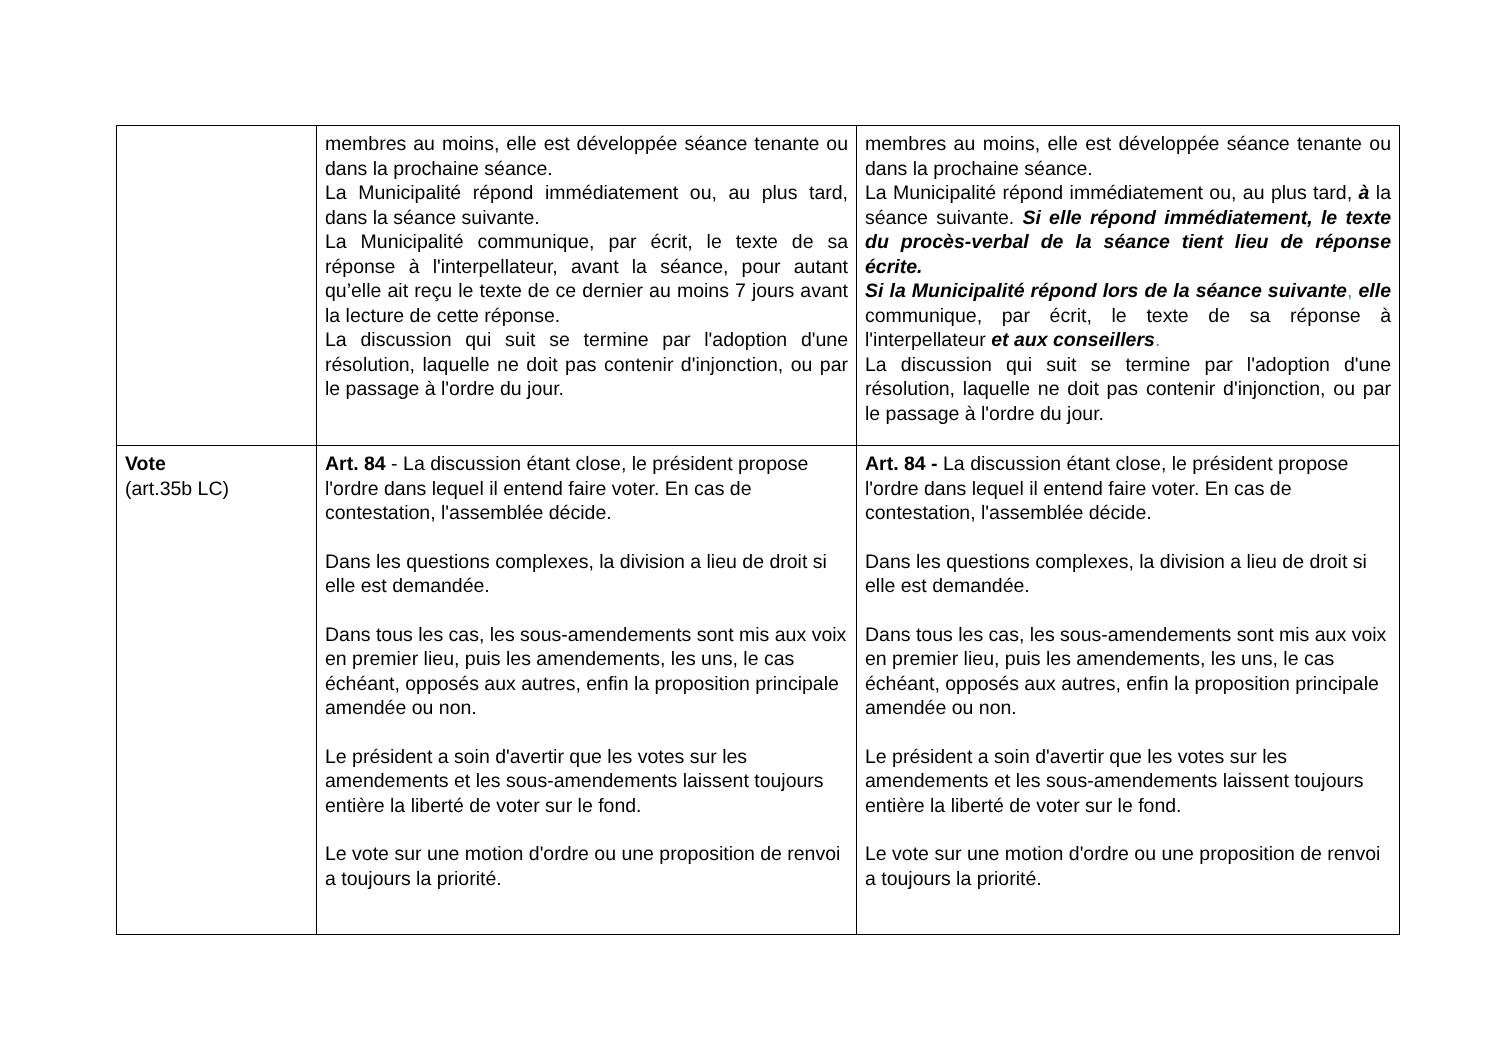| | membres au moins, elle est développée séance tenante ou dans la prochaine séance. La Municipalité répond immédiatement ou, au plus tard, dans la séance suivante. La Municipalité communique, par écrit, le texte de sa réponse à l'interpellateur, avant la séance, pour autant qu’elle ait reçu le texte de ce dernier au moins 7 jours avant la lecture de cette réponse. La discussion qui suit se termine par l'adoption d'une résolution, laquelle ne doit pas contenir d'injonction, ou par le passage à l'ordre du jour. | membres au moins, elle est développée séance tenante ou dans la prochaine séance. La Municipalité répond immédiatement ou, au plus tard, à la séance suivante. Si elle répond immédiatement, le texte du procès-verbal de la séance tient lieu de réponse écrite. Si la Municipalité répond lors de la séance suivante , elle communique, par écrit, le texte de sa réponse à l'interpellateur et aux conseillers . La discussion qui suit se termine par l'adoption d'une résolution, laquelle ne doit pas contenir d'injonction, ou par le passage à l'ordre du jour. |
| Vote (art.35b LC) | Art. 84 - La discussion étant close, le président propose l'ordre dans lequel il entend faire voter. En cas de contestation, l'assemblée décide. Dans les questions complexes, la division a lieu de droit si elle est demandée. Dans tous les cas, les sous-amendements sont mis aux voix en premier lieu, puis les amendements, les uns, le cas échéant, opposés aux autres, enfin la proposition principale amendée ou non. Le président a soin d'avertir que les votes sur les amendements et les sous-amendements laissent toujours entière la liberté de voter sur le fond. Le vote sur une motion d'ordre ou une proposition de renvoi a toujours la priorité. | Art. 84 - La discussion étant close, le président propose l'ordre dans lequel il entend faire voter. En cas de contestation, l'assemblée décide. Dans les questions complexes, la division a lieu de droit si elle est demandée. Dans tous les cas, les sous-amendements sont mis aux voix en premier lieu, puis les amendements, les uns, le cas échéant, opposés aux autres, enfin la proposition principale amendée ou non. Le président a soin d'avertir que les votes sur les amendements et les sous-amendements laissent toujours entière la liberté de voter sur le fond. Le vote sur une motion d'ordre ou une proposition de renvoi a toujours la priorité. |